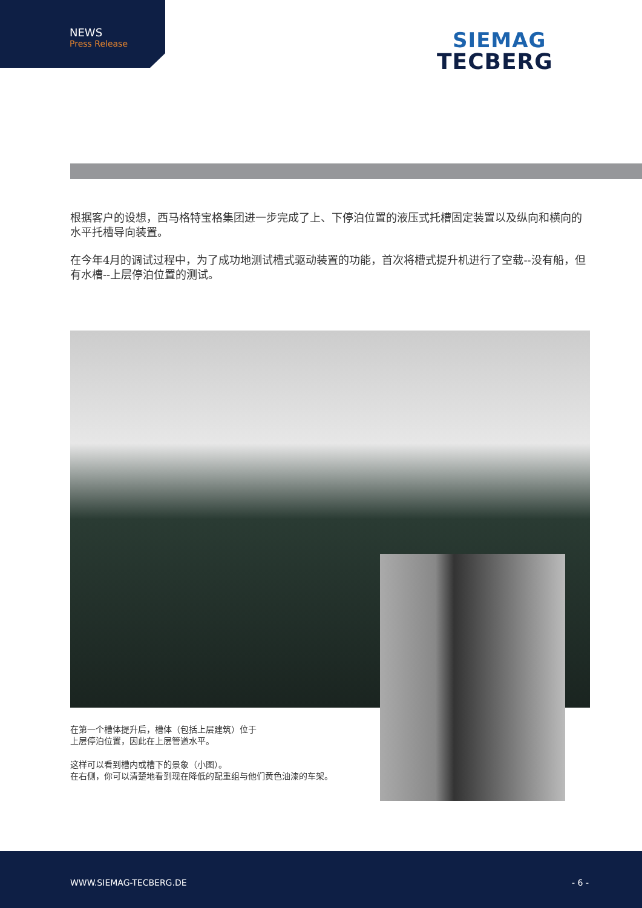NEWS
Press Release
SIEMAG
TECBERG
根据客户的设想，西马格特宝格集团进一步完成了上、下停泊位置的液压式托槽固定装置以及纵向和横向的水平托槽导向装置。
在今年4月的调试过程中，为了成功地测试槽式驱动装置的功能，首次将槽式提升机进行了空载--没有船，但有水槽--上层停泊位置的测试。
在第一个槽体提升后，槽体（包括上层建筑）位于
上层停泊位置，因此在上层管道水平。
这样可以看到槽内或槽下的景象（小图）。
在右侧，你可以清楚地看到现在降低的配重组与他们黄色油漆的车架。
WWW.SIEMAG-TECBERG.DE - 6 -